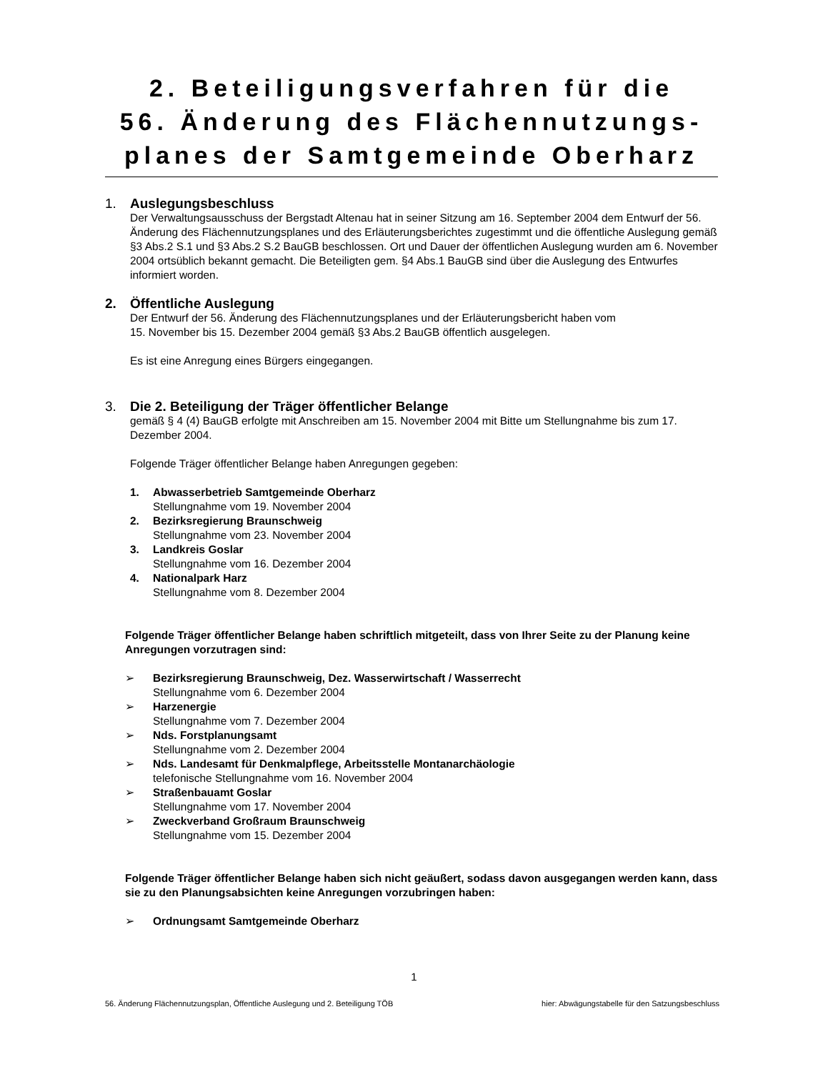2. Beteiligungsverfahren für die
56. Änderung des Flächennutzungs-
planes der Samtgemeinde Oberharz
1. Auslegungsbeschluss
Der Verwaltungsausschuss der Bergstadt Altenau hat in seiner Sitzung am 16. September 2004 dem Entwurf der 56. Änderung des Flächennutzungsplanes und des Erläuterungsberichtes zugestimmt und die öffentliche Auslegung gemäß §3 Abs.2 S.1 und §3 Abs.2 S.2 BauGB beschlossen. Ort und Dauer der öffentlichen Auslegung wurden am 6. November 2004 ortsüblich bekannt gemacht. Die Beteiligten gem. §4 Abs.1 BauGB sind über die Auslegung des Entwurfes informiert worden.
2. Öffentliche Auslegung
Der Entwurf der 56. Änderung des Flächennutzungsplanes und der Erläuterungsbericht haben vom
15. November bis 15. Dezember 2004 gemäß §3 Abs.2 BauGB öffentlich ausgelegen.
Es ist eine Anregung eines Bürgers eingegangen.
3. Die 2. Beteiligung der Träger öffentlicher Belange
gemäß § 4 (4) BauGB erfolgte mit Anschreiben am 15. November 2004 mit Bitte um Stellungnahme bis zum 17. Dezember 2004.
Folgende Träger öffentlicher Belange haben Anregungen gegeben:
1. Abwasserbetrieb Samtgemeinde Oberharz
Stellungnahme vom 19. November 2004
2. Bezirksregierung Braunschweig
Stellungnahme vom 23. November 2004
3. Landkreis Goslar
Stellungnahme vom 16. Dezember 2004
4. Nationalpark Harz
Stellungnahme vom 8. Dezember 2004
Folgende Träger öffentlicher Belange haben schriftlich mitgeteilt, dass von Ihrer Seite zu der Planung keine Anregungen vorzutragen sind:
➢ Bezirksregierung Braunschweig, Dez. Wasserwirtschaft / Wasserrecht
Stellungnahme vom 6. Dezember 2004
➢ Harzenergie
Stellungnahme vom 7. Dezember 2004
➢ Nds. Forstplanungsamt
Stellungnahme vom 2. Dezember 2004
➢ Nds. Landesamt für Denkmalpflege, Arbeitsstelle Montanarchäologie
telefonische Stellungnahme vom 16. November 2004
➢ Straßenbauamt Goslar
Stellungnahme vom 17. November 2004
➢ Zweckverband Großraum Braunschweig
Stellungnahme vom 15. Dezember 2004
Folgende Träger öffentlicher Belange haben sich nicht geäußert, sodass davon ausgegangen werden kann, dass sie zu den Planungsabsichten keine Anregungen vorzubringen haben:
➢ Ordnungsamt Samtgemeinde Oberharz
1
56. Änderung Flächennutzungsplan, Öffentliche Auslegung und 2. Beteiligung TÖB hier: Abwägungstabelle für den Satzungsbeschluss